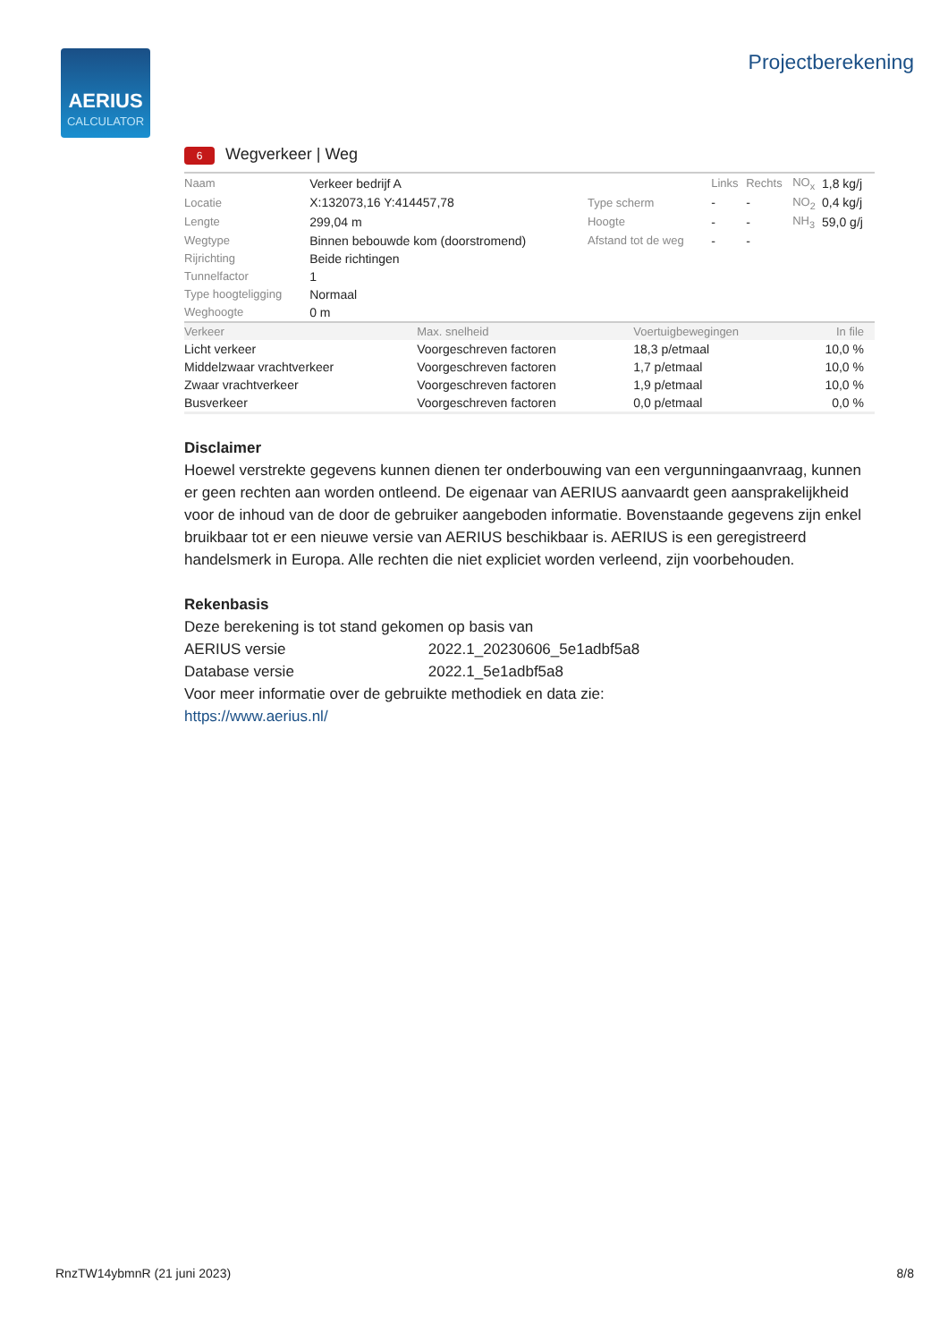AERIUS
CALCULATOR
Projectberekening
6 Wegverkeer | Weg
| Naam | Verkeer bedrijf A | | Links | Rechts | NO<sub>x</sub> | 1,8 kg/j |
| Locatie | X:132073,16 Y:414457,78 | Type scherm | - | - | NO<sub>2</sub> | 0,4 kg/j |
| Lengte | 299,04 m | Hoogte | - | - | NH<sub>3</sub> | 59,0 g/j |
| Wegtype | Binnen bebouwde kom (doorstromend) | Afstand tot de weg | - | - | | |
| Rijrichting | Beide richtingen | | | | | |
| Tunnelfactor | 1 | | | | | |
| Type hoogteligging | Normaal | | | | | |
| Weghoogte | 0 m | | | | | |
| Verkeer | Max. snelheid | Voertuigbewegingen | In file |
| --- | --- | --- | --- |
| Licht verkeer | Voorgeschreven factoren | 18,3 p/etmaal | 10,0 % |
| Middelzwaar vrachtverkeer | Voorgeschreven factoren | 1,7 p/etmaal | 10,0 % |
| Zwaar vrachtverkeer | Voorgeschreven factoren | 1,9 p/etmaal | 10,0 % |
| Busverkeer | Voorgeschreven factoren | 0,0 p/etmaal | 0,0 % |
Disclaimer
Hoewel verstrekte gegevens kunnen dienen ter onderbouwing van een vergunningaanvraag, kunnen er geen rechten aan worden ontleend. De eigenaar van AERIUS aanvaardt geen aansprakelijkheid voor de inhoud van de door de gebruiker aangeboden informatie. Bovenstaande gegevens zijn enkel bruikbaar tot er een nieuwe versie van AERIUS beschikbaar is. AERIUS is een geregistreerd handelsmerk in Europa. Alle rechten die niet expliciet worden verleend, zijn voorbehouden.
Rekenbasis
Deze berekening is tot stand gekomen op basis van
AERIUS versie 2022.1_20230606_5e1adbf5a8
Database versie 2022.1_5e1adbf5a8
Voor meer informatie over de gebruikte methodiek en data zie:
https://www.aerius.nl/
RnzTW14ybmnR (21 juni 2023) 8/8